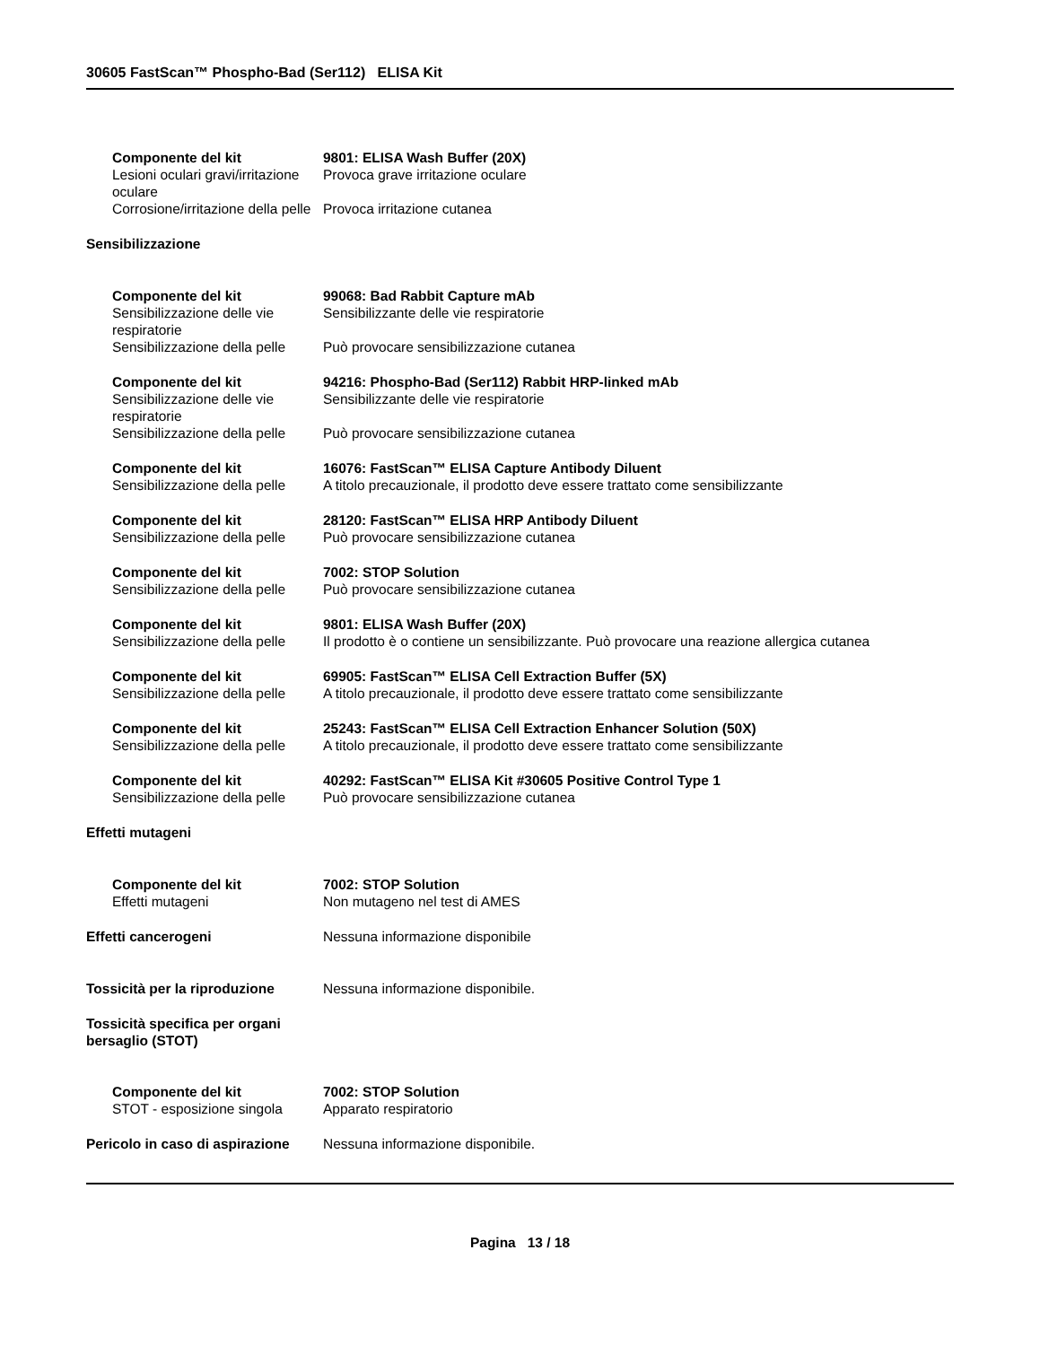30605 FastScan™ Phospho-Bad (Ser112) ELISA Kit
Componente del kit
Lesioni oculari gravi/irritazione oculare
9801: ELISA Wash Buffer (20X)
Provoca grave irritazione oculare
Corrosione/irritazione della pelle
Provoca irritazione cutanea
Sensibilizzazione
Componente del kit
Sensibilizzazione delle vie respiratorie
Sensibilizzazione della pelle
99068: Bad Rabbit Capture mAb
Sensibilizzante delle vie respiratorie
Può provocare sensibilizzazione cutanea
Componente del kit
Sensibilizzazione delle vie respiratorie
Sensibilizzazione della pelle
94216: Phospho-Bad (Ser112) Rabbit HRP-linked mAb
Sensibilizzante delle vie respiratorie
Può provocare sensibilizzazione cutanea
Componente del kit
Sensibilizzazione della pelle
16076: FastScan™ ELISA Capture Antibody Diluent
A titolo precauzionale, il prodotto deve essere trattato come sensibilizzante
Componente del kit
Sensibilizzazione della pelle
28120: FastScan™ ELISA HRP Antibody Diluent
Può provocare sensibilizzazione cutanea
Componente del kit
Sensibilizzazione della pelle
7002: STOP Solution
Può provocare sensibilizzazione cutanea
Componente del kit
Sensibilizzazione della pelle
9801: ELISA Wash Buffer (20X)
Il prodotto è o contiene un sensibilizzante. Può provocare una reazione allergica cutanea
Componente del kit
Sensibilizzazione della pelle
69905: FastScan™ ELISA Cell Extraction Buffer (5X)
A titolo precauzionale, il prodotto deve essere trattato come sensibilizzante
Componente del kit
Sensibilizzazione della pelle
25243: FastScan™ ELISA Cell Extraction Enhancer Solution (50X)
A titolo precauzionale, il prodotto deve essere trattato come sensibilizzante
Componente del kit
Sensibilizzazione della pelle
40292: FastScan™ ELISA Kit #30605 Positive Control Type 1
Può provocare sensibilizzazione cutanea
Effetti mutageni
Componente del kit
Effetti mutageni
7002: STOP Solution
Non mutageno nel test di AMES
Effetti cancerogeni Nessuna informazione disponibile
Tossicità per la riproduzione
Nessuna informazione disponibile.
Tossicità specifica per organi bersaglio (STOT)
Componente del kit
STOT - esposizione singola
7002: STOP Solution
Apparato respiratorio
Pericolo in caso di aspirazione
Nessuna informazione disponibile.
Pagina 13 / 18